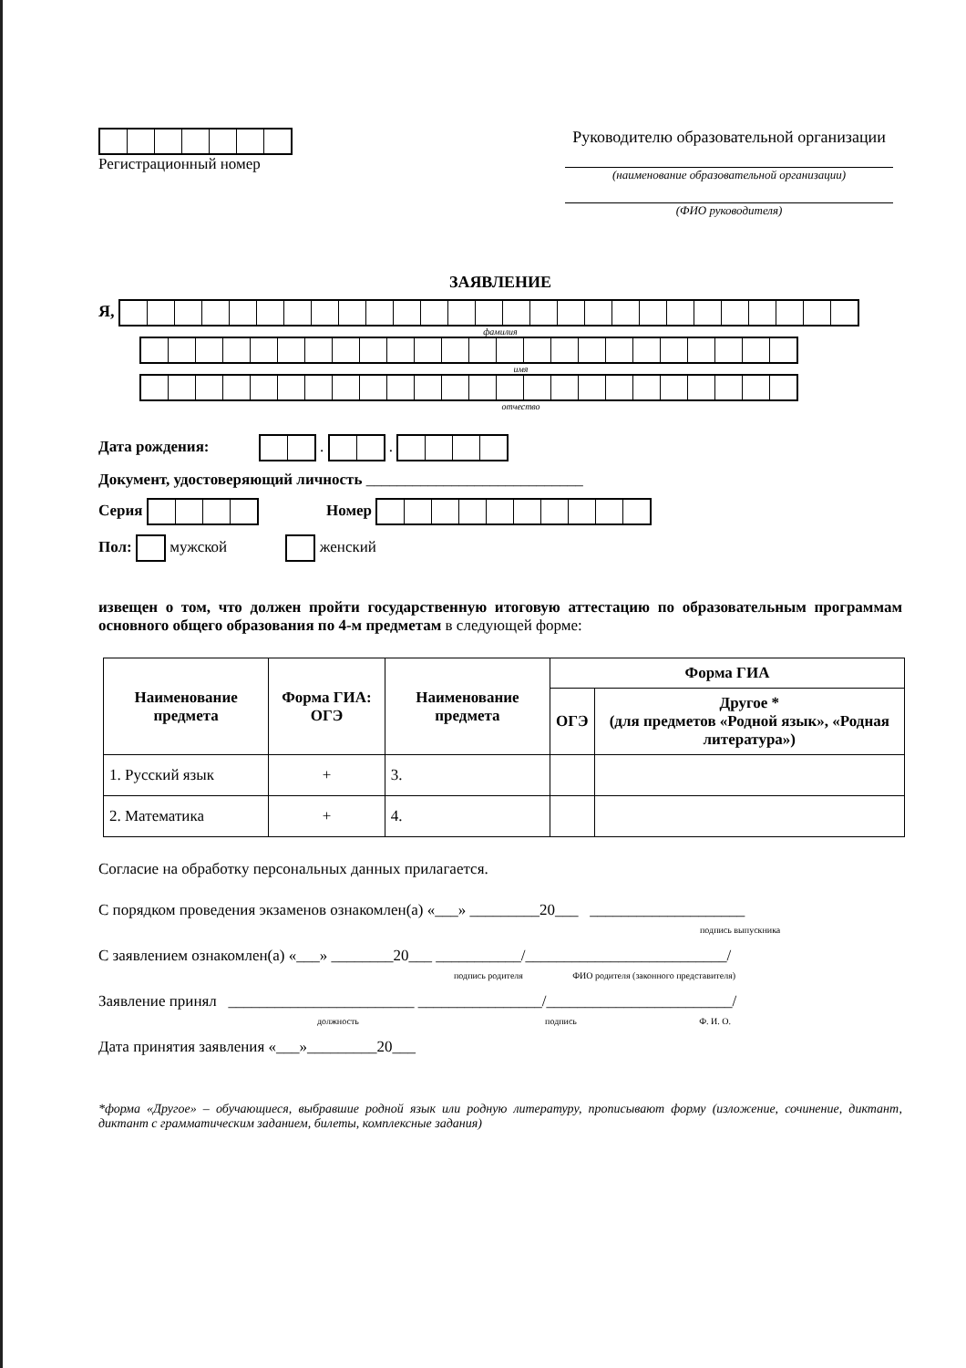Регистрационный номер Руководителю образовательной организации
(наименование образовательной организации)
(ФИО руководителя)
ЗАЯВЛЕНИЕ
Я,
фамилия
имя
отчество
Дата рождения: . .
Документ, удостоверяющий личность ____________________________
Серия Номер
Пол: мужской женский
извещен о том, что должен пройти государственную итоговую аттестацию по образовательным программам основного общего образования по 4-м предметам в следующей форме:
| Наименование предмета | Форма ГИА: ОГЭ | Наименование предмета | Форма ГИА | |
| --- | --- | --- | --- | --- |
| | | | ОГЭ | Другое * (для предметов «Родной язык», «Родная литература») |
| 1. Русский язык | + | 3. | | |
| 2. Математика | + | 4. | | |
Согласие на обработку персональных данных прилагается.
С порядком проведения экзаменов ознакомлен(а) «___» _________20___ ____________________
подпись выпускника
С заявлением ознакомлен(а) «___» ________20___ ___________/__________________________/
подпись родителя ФИО родителя (законного представителя)
Заявление принял ________________________ ________________/________________________/
должность подпись Ф. И. О.
Дата принятия заявления «___»_________20___
*форма «Другое» – обучающиеся, выбравшие родной язык или родную литературу, прописывают форму (изложение, сочинение, диктант, диктант с грамматическим заданием, билеты, комплексные задания)